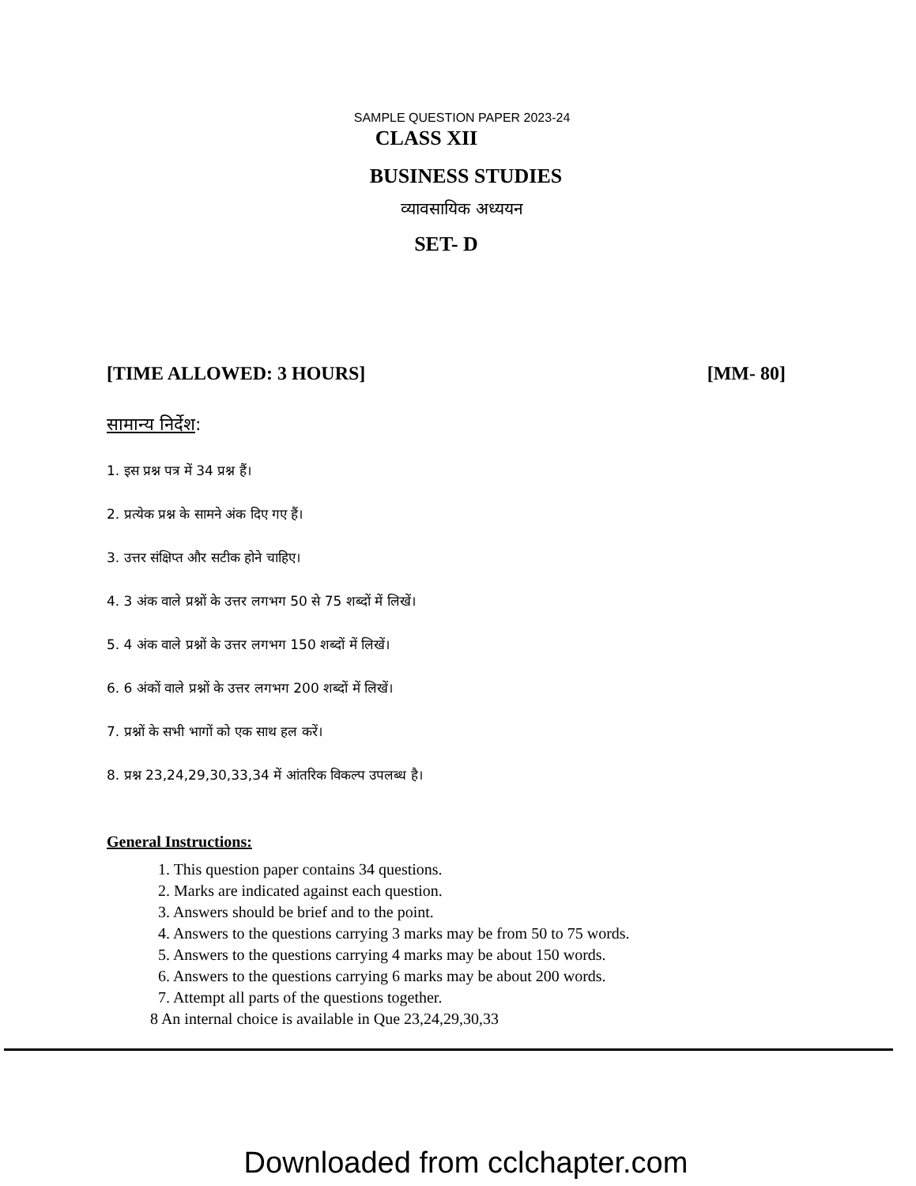SAMPLE QUESTION PAPER 2023-24
CLASS XII
BUSINESS STUDIES
व्यावसायिक अध्ययन
SET- D
[TIME ALLOWED: 3 HOURS] [MM- 80]
सामान्य निर्देश:
1. इस प्रश्न पत्र में 34 प्रश्न हैं।
2. प्रत्येक प्रश्न के सामने अंक दिए गए हैं।
3. उत्तर संक्षिप्त और सटीक होने चाहिए।
4. 3 अंक वाले प्रश्नों के उत्तर लगभग 50 से 75 शब्दों में लिखें।
5. 4 अंक वाले प्रश्नों के उत्तर लगभग 150 शब्दों में लिखें।
6. 6 अंकों वाले प्रश्नों के उत्तर लगभग 200 शब्दों में लिखें।
7. प्रश्नों के सभी भागों को एक साथ हल करें।
8. प्रश्न 23,24,29,30,33,34 में आंतरिक विकल्प उपलब्ध है।
General Instructions:
1. This question paper contains 34 questions.
2. Marks are indicated against each question.
3. Answers should be brief and to the point.
4. Answers to the questions carrying 3 marks may be from 50 to 75 words.
5. Answers to the questions carrying 4 marks may be about 150 words.
6. Answers to the questions carrying 6 marks may be about 200 words.
7. Attempt all parts of the questions together.
8 An internal choice is available in Que 23,24,29,30,33
Downloaded from cclchapter.com